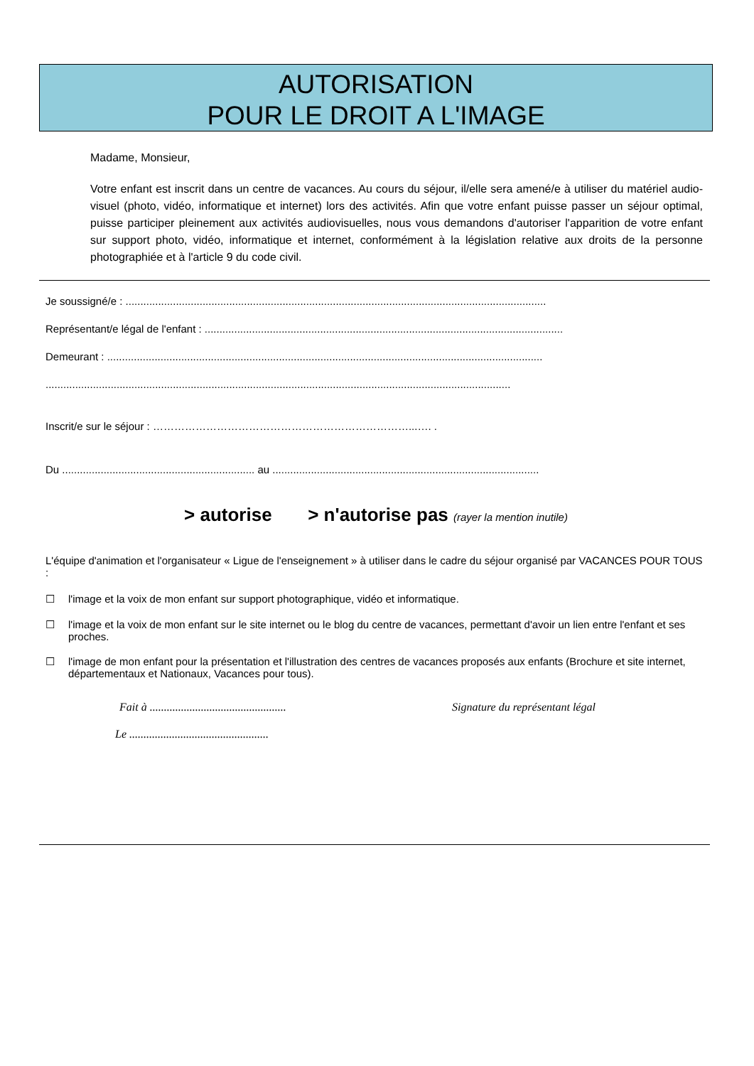AUTORISATION
POUR LE DROIT A L'IMAGE
Madame, Monsieur,
Votre enfant est inscrit dans un centre de vacances. Au cours du séjour, il/elle sera amené/e à utiliser du matériel audio-visuel (photo, vidéo, informatique et internet) lors des activités. Afin que votre enfant puisse passer un séjour optimal, puisse participer pleinement aux activités audiovisuelles, nous vous demandons d'autoriser l'apparition de votre enfant sur support photo, vidéo, informatique et internet, conformément à la législation relative aux droits de la personne photographiée et à l'article 9 du code civil.
Je soussigné/e : ..............................................................................................................................................
Représentant/e légal de l'enfant : .........................................................................................................................
Demeurant : ...................................................................................................................................................
.............................................................................................................................................................
Inscrit/e sur le séjour : ………………………………………………………………...…. .
Du ................................................................. au ..........................................................................................
> autorise > n'autorise pas (rayer la mention inutile)
L'équipe d'animation et l'organisateur « Ligue de l'enseignement » à utiliser dans le cadre du séjour organisé par VACANCES POUR TOUS :
☐ l'image et la voix de mon enfant sur support photographique, vidéo et informatique.
☐ l'image et la voix de mon enfant sur le site internet ou le blog du centre de vacances, permettant d'avoir un lien entre l'enfant et ses proches.
☐ l'image de mon enfant pour la présentation et l'illustration des centres de vacances proposés aux enfants (Brochure et site internet, départementaux et Nationaux, Vacances pour tous).
Fait à ................................................
Signature du représentant légal
Le .................................................